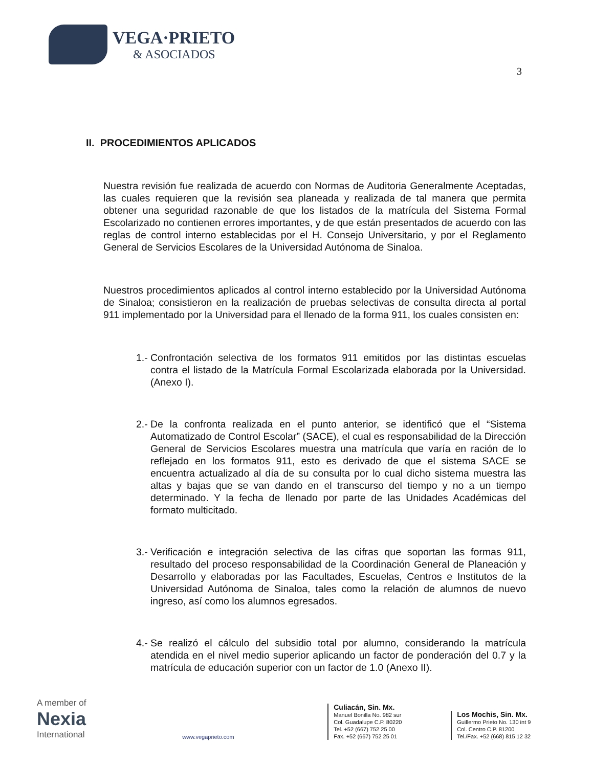VEGA·PRIETO
& ASOCIADOS
3
II. PROCEDIMIENTOS APLICADOS
Nuestra revisión fue realizada de acuerdo con Normas de Auditoria Generalmente Aceptadas, las cuales requieren que la revisión sea planeada y realizada de tal manera que permita obtener una seguridad razonable de que los listados de la matrícula del Sistema Formal Escolarizado no contienen errores importantes, y de que están presentados de acuerdo con las reglas de control interno establecidas por el H. Consejo Universitario, y por el Reglamento General de Servicios Escolares de la Universidad Autónoma de Sinaloa.
Nuestros procedimientos aplicados al control interno establecido por la Universidad Autónoma de Sinaloa; consistieron en la realización de pruebas selectivas de consulta directa al portal 911 implementado por la Universidad para el llenado de la forma 911, los cuales consisten en:
1.-
Confrontación selectiva de los formatos 911 emitidos por las distintas escuelas contra el listado de la Matrícula Formal Escolarizada elaborada por la Universidad.(Anexo I).
2.-
De la confronta realizada en el punto anterior, se identificó que el “Sistema Automatizado de Control Escolar” (SACE), el cual es responsabilidad de la Dirección General de Servicios Escolares muestra una matrícula que varía en ración de lo reflejado en los formatos 911, esto es derivado de que el sistema SACE se encuentra actualizado al día de su consulta por lo cual dicho sistema muestra las altas y bajas que se van dando en el transcurso del tiempo y no a un tiempo determinado. Y la fecha de llenado por parte de las Unidades Académicas del formato multicitado.
3.-
Verificación e integración selectiva de las cifras que soportan las formas 911, resultado del proceso responsabilidad de la Coordinación General de Planeación y Desarrollo y elaboradas por las Facultades, Escuelas, Centros e Institutos de la Universidad Autónoma de Sinaloa, tales como la relación de alumnos de nuevo ingreso, así como los alumnos egresados.
4.-
Se realizó el cálculo del subsidio total por alumno, considerando la matrícula atendida en el nivel medio superior aplicando un factor de ponderación del 0.7 y la matrícula de educación superior con un factor de 1.0 (Anexo II).
A member of
Nexia
International
www.vegaprieto.com
Culiacán, Sin. Mx.
Manuel Bonilla No. 982 sur
Col. Guadalupe C.P. 80220
Tel. +52 (667) 752 25 00
Fax. +52 (667) 752 25 01
Los Mochis, Sin. Mx.
Guillermo Prieto No. 130 int 9
Col. Centro C.P. 81200
Tel./Fax. +52 (668) 815 12 32